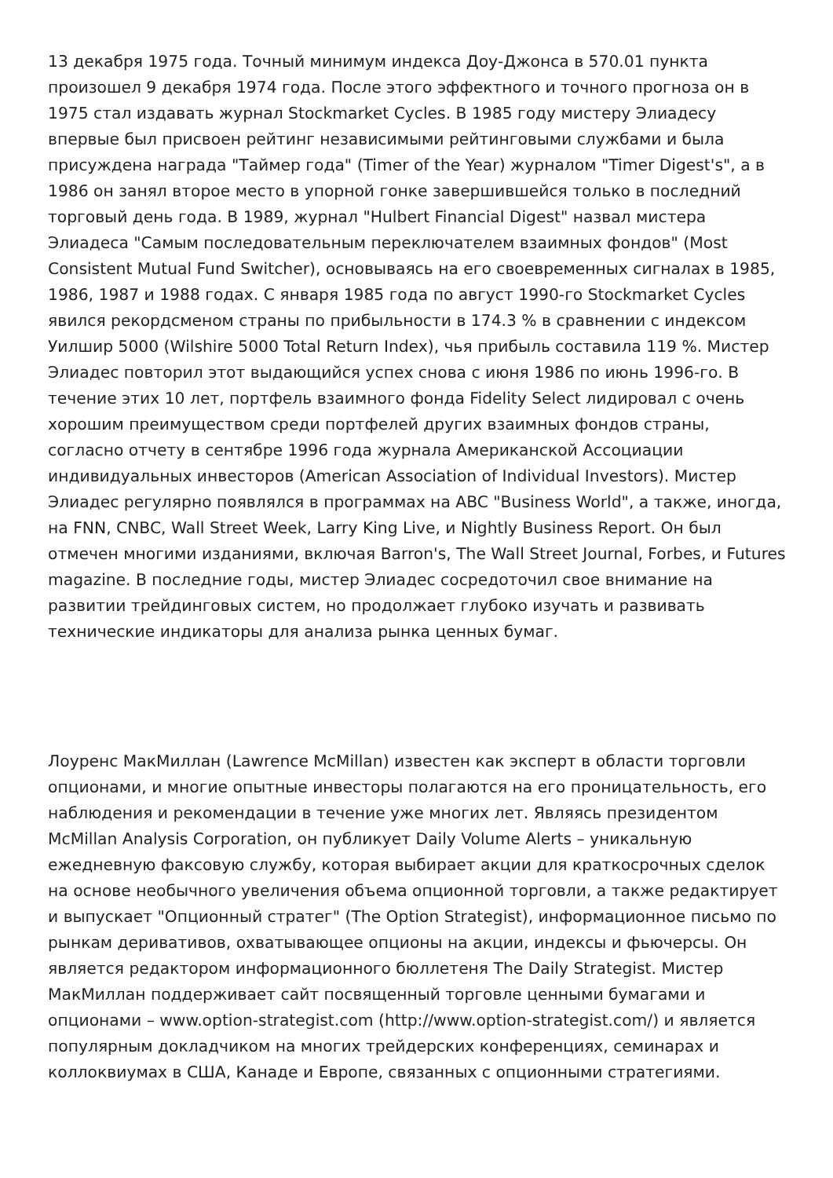13 декабря 1975 года. Точный минимум индекса Доу-Джонса в 570.01 пункта произошел 9 декабря 1974 года. После этого эффектного и точного прогноза он в 1975 стал издавать журнал Stockmarket Cycles. В 1985 году мистеру Элиадесу впервые был присвоен рейтинг независимыми рейтинговыми службами и была присуждена награда "Таймер года" (Timer of the Year) журналом "Timer Digest's", а в 1986 он занял второе место в упорной гонке завершившейся только в последний торговый день года. В 1989, журнал "Hulbert Financial Digest" назвал мистера Элиадеса "Самым последовательным переключателем взаимных фондов" (Most Consistent Mutual Fund Switcher), основываясь на его своевременных сигналах в 1985, 1986, 1987 и 1988 годах. С января 1985 года по август 1990-го Stockmarket Cycles явился рекордсменом страны по прибыльности в 174.3 % в сравнении с индексом Уилшир 5000 (Wilshire 5000 Total Return Index), чья прибыль составила 119 %. Мистер Элиадес повторил этот выдающийся успех снова с июня 1986 по июнь 1996-го. В течение этих 10 лет, портфель взаимного фонда Fidelity Select лидировал с очень хорошим преимуществом среди портфелей других взаимных фондов страны, согласно отчету в сентябре 1996 года журнала Американской Ассоциации индивидуальных инвесторов (American Association of Individual Investors). Мистер Элиадес регулярно появлялся в программах на ABC "Business World", а также, иногда, на FNN, CNBC, Wall Street Week, Larry King Live, и Nightly Business Report. Он был отмечен многими изданиями, включая Barron's, The Wall Street Journal, Forbes, и Futures magazine. В последние годы, мистер Элиадес сосредоточил свое внимание на развитии трейдинговых систем, но продолжает глубоко изучать и развивать технические индикаторы для анализа рынка ценных бумаг.
Лоуренс МакМиллан (Lawrence McMillan) известен как эксперт в области торговли опционами, и многие опытные инвесторы полагаются на его проницательность, его наблюдения и рекомендации в течение уже многих лет. Являясь президентом McMillan Analysis Corporation, он публикует Daily Volume Alerts – уникальную ежедневную факсовую службу, которая выбирает акции для краткосрочных сделок на основе необычного увеличения объема опционной торговли, а также редактирует и выпускает "Опционный стратег" (The Option Strategist), информационное письмо по рынкам деривативов, охватывающее опционы на акции, индексы и фьючерсы. Он является редактором информационного бюллетеня The Daily Strategist. Мистер МакМиллан поддерживает сайт посвященный торговле ценными бумагами и опционами – www.option-strategist.com (http://www.option-strategist.com/) и является популярным докладчиком на многих трейдерских конференциях, семинарах и коллоквиумах в США, Канаде и Европе, связанных с опционными стратегиями.